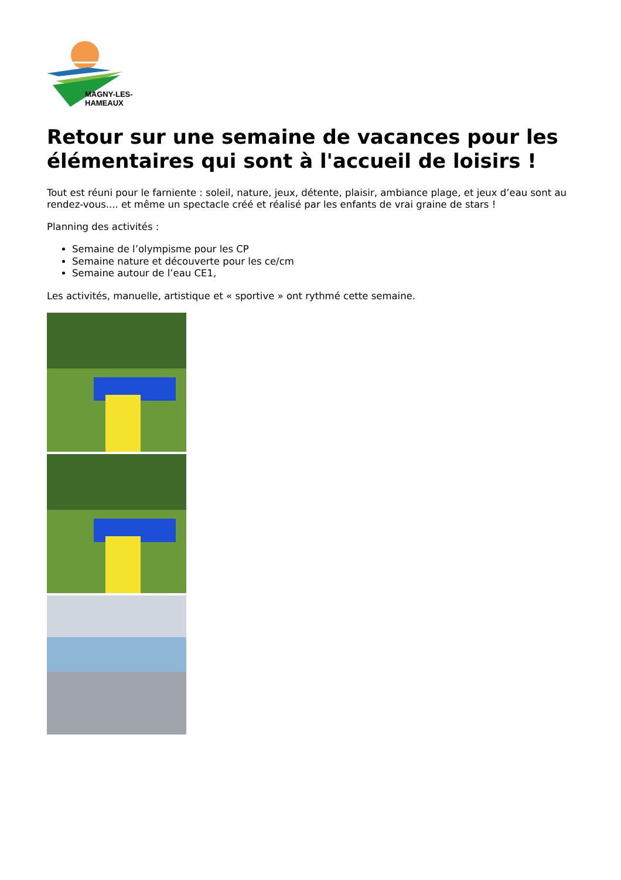MAGNY-LES-HAMEAUX
Retour sur une semaine de vacances pour les élémentaires qui sont à l'accueil de loisirs !
Tout est réuni pour le farniente : soleil, nature, jeux, détente, plaisir, ambiance plage, et jeux d’eau sont au rendez-vous.... et même un spectacle créé et réalisé par les enfants de vrai graine de stars !
Planning des activités :
Semaine de l’olympisme pour les CP
Semaine nature et découverte pour les ce/cm
Semaine autour de l’eau CE1,
Les activités, manuelle, artistique et « sportive » ont rythmé cette semaine.